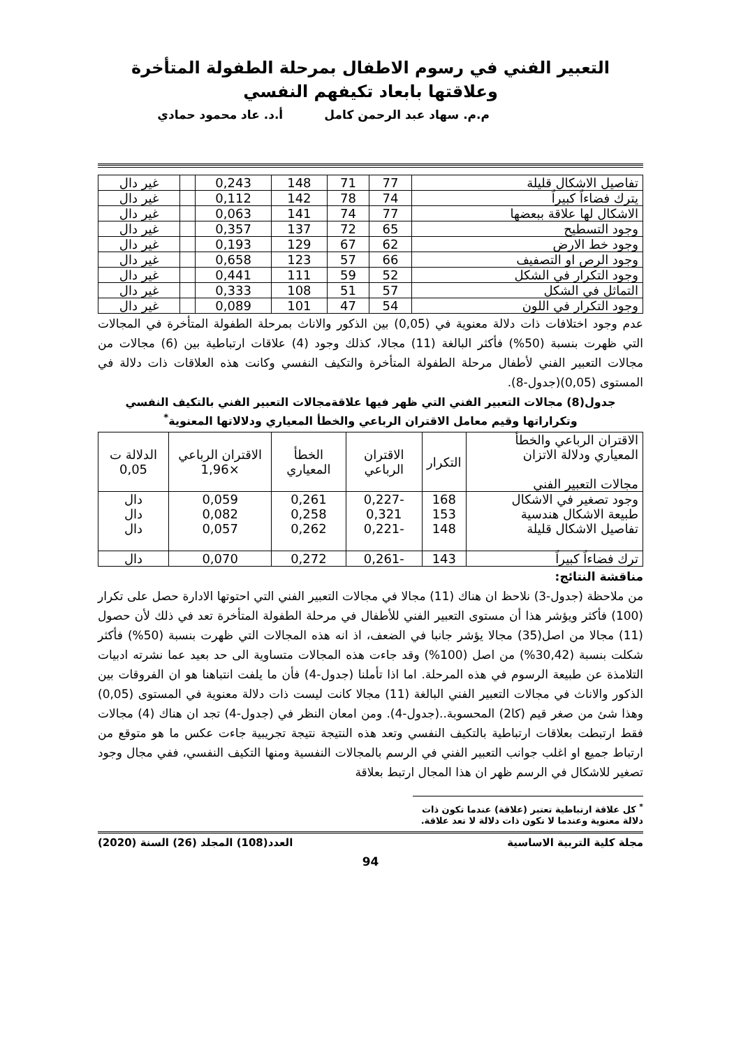التعبير الفني في رسوم الاطفال بمرحلة الطفولة المتأخرة وعلاقتها بابعاد تكيفهم النفسي
م.م. سهاد عبد الرحمن كامل أ.د. عاد محمود حمادي
| تفاصيل الاشكال قليلة | 77 | 71 | 148 | 0,243 | | غير دال |
| يترك فضاءاً كبيراً | 74 | 78 | 142 | 0,112 | | غير دال |
| الاشكال لها علاقة ببعضها | 77 | 74 | 141 | 0,063 | | غير دال |
| وجود التسطيح | 65 | 72 | 137 | 0,357 | | غير دال |
| وجود خط الارض | 62 | 67 | 129 | 0,193 | | غير دال |
| وجود الرص او التصفيف | 66 | 57 | 123 | 0,658 | | غير دال |
| وجود التكرار في الشكل | 52 | 59 | 111 | 0,441 | | غير دال |
| التماثل في الشكل | 57 | 51 | 108 | 0,333 | | غير دال |
| وجود التكرار في اللون | 54 | 47 | 101 | 0,089 | | غير دال |
عدم وجود اختلافات ذات دلالة معنوية في (0,05) بين الذكور والاناث بمرحلة الطفولة المتأخرة في المجالات التي ظهرت بنسبة (50%) فأكثر البالغة (11) مجالا، كذلك وجود (4) علاقات ارتباطية بين (6) مجالات من مجالات التعبير الفني لأطفال مرحلة الطفولة المتأخرة والتكيف النفسي وكانت هذه العلاقات ذات دلالة في المستوى (0,05)(جدول-8).
جدول(8) مجالات التعبير الفني التي ظهر فيها علاقةمجالات التعبير الفني بالتكيف النفسي
وتكراراتها وقيم معامل الاقتران الرباعي والخطأ المعياري ودلالاتها المعنوية<sup>*</sup>
| الاقتران الرباعي والخطأ المعياري ودلالة الاتزان مجالات التعبير الفني | التكرار | الاقتران الرباعي | الخطأ المعياري | الاقتران الرباعي ×1,96 | الدلالة ت 0,05 |
| --- | --- | --- | --- | --- | --- |
| وجود تصغير في الاشكال طبيعة الاشكال هندسية تفاصيل الاشكال قليلة | 168 153 148 | -0,227 0,321 -0,221 | 0,261 0,258 0,262 | 0,059 0,082 0,057 | دال دال دال |
| ترك فضاءاً كبيراً | 143 | -0,261 | 0,272 | 0,070 | دال |
مناقشة النتائج:
من ملاحظة (جدول-3) نلاحظ ان هناك (11) مجالا في مجالات التعبير الفني التي احتوتها الادارة حصل على تكرار (100) فأكثر ويؤشر هذا أن مستوى التعبير الفني للأطفال في مرحلة الطفولة المتأخرة تعد في ذلك لأن حصول (11) مجالا من اصل(35) مجالا يؤشر جانبا في الضعف، اذ انه هذه المجالات التي ظهرت بنسبة (50%) فأكثر شكلت بنسبة (30,42%) من اصل (100%) وقد جاءت هذه المجالات متساوية الى حد بعيد عما نشرته ادبيات التلامذة عن طبيعة الرسوم في هذه المرحلة. اما اذا تأملنا (جدول-4) فأن ما يلفت انتباهنا هو ان الفروقات بين الذكور والاناث في مجالات التعبير الفني البالغة (11) مجالا كانت ليست ذات دلالة معنوية في المستوى (0,05) وهذا شئ من صغر قيم (كا2) المحسوبة..(جدول-4). ومن امعان النظر في (جدول-4) تجد ان هناك (4) مجالات فقط ارتبطت بعلاقات ارتباطية بالتكيف النفسي وتعد هذه النتيجة نتيجة تجريبية جاءت عكس ما هو متوقع من ارتباط جميع او اغلب جوانب التعبير الفني في الرسم بالمجالات النفسية ومنها التكيف النفسي، ففي مجال وجود تصغير للاشكال في الرسم ظهر ان هذا المجال ارتبط بعلاقة
<sup>*</sup> كل علاقة ارتباطية تعتبر (علاقة) عندما تكون ذات دلالة معنوية وعندما لا تكون ذات دلالة لا تعد علاقة.
مجلة كلية التربية الاساسية العدد(108) المجلد (26) السنة (2020)
94